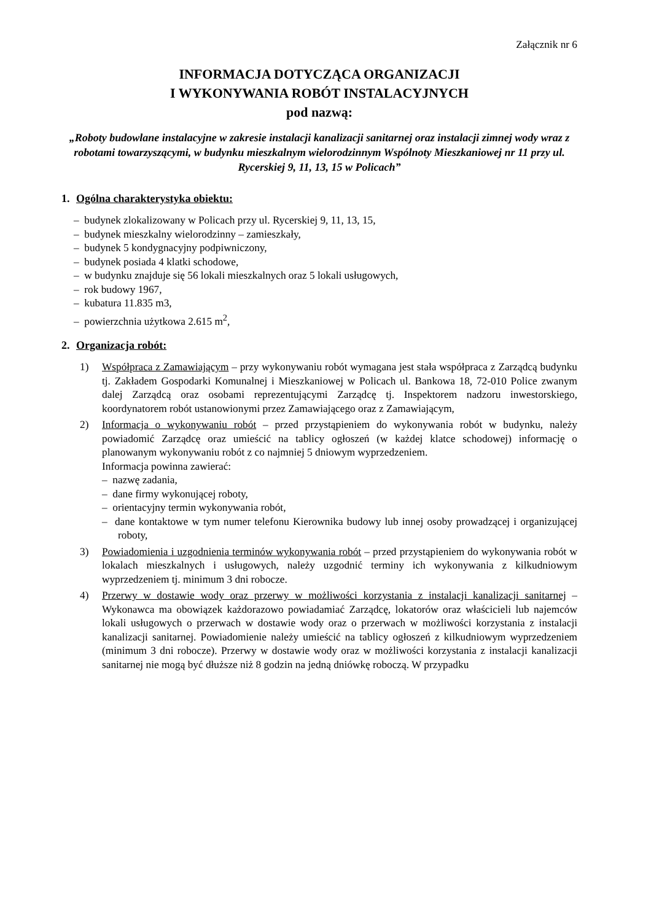Załącznik nr 6
INFORMACJA DOTYCZĄCA ORGANIZACJI
I WYKONYWANIA ROBÓT INSTALACYJNYCH
pod nazwą:
„Roboty budowlane instalacyjne w zakresie instalacji kanalizacji sanitarnej oraz instalacji zimnej wody wraz z robotami towarzyszącymi, w budynku mieszkalnym wielorodzinnym Wspólnoty Mieszkaniowej nr 11 przy ul. Rycerskiej 9, 11, 13, 15 w Policach”
1. Ogólna charakterystyka obiektu:
– budynek zlokalizowany w Policach przy ul. Rycerskiej 9, 11, 13, 15,
– budynek mieszkalny wielorodzinny – zamieszkały,
– budynek 5 kondygnacyjny podpiwniczony,
– budynek posiada 4 klatki schodowe,
– w budynku znajduje się 56 lokali mieszkalnych oraz 5 lokali usługowych,
– rok budowy 1967,
– kubatura 11.835 m3,
– powierzchnia użytkowa 2.615 m<sup>2</sup>,
2. Organizacja robót:
1) Współpraca z Zamawiającym – przy wykonywaniu robót wymagana jest stała współpraca z Zarządcą budynku tj. Zakładem Gospodarki Komunalnej i Mieszkaniowej w Policach ul. Bankowa 18, 72-010 Police zwanym dalej Zarządcą oraz osobami reprezentującymi Zarządcę tj. Inspektorem nadzoru inwestorskiego, koordynatorem robót ustanowionymi przez Zamawiającego oraz z Zamawiającym,
2) Informacja o wykonywaniu robót – przed przystąpieniem do wykonywania robót w budynku, należy powiadomić Zarządcę oraz umieścić na tablicy ogłoszeń (w każdej klatce schodowej) informację o planowanym wykonywaniu robót z co najmniej 5 dniowym wyprzedzeniem.
Informacja powinna zawierać:
– nazwę zadania,
– dane firmy wykonującej roboty,
– orientacyjny termin wykonywania robót,
– dane kontaktowe w tym numer telefonu Kierownika budowy lub innej osoby prowadzącej i organizującej roboty,
3) Powiadomienia i uzgodnienia terminów wykonywania robót – przed przystąpieniem do wykonywania robót w lokalach mieszkalnych i usługowych, należy uzgodnić terminy ich wykonywania z kilkudniowym wyprzedzeniem tj. minimum 3 dni robocze.
4) Przerwy w dostawie wody oraz przerwy w możliwości korzystania z instalacji kanalizacji sanitarnej – Wykonawca ma obowiązek każdorazowo powiadamiać Zarządcę, lokatorów oraz właścicieli lub najemców lokali usługowych o przerwach w dostawie wody oraz o przerwach w możliwości korzystania z instalacji kanalizacji sanitarnej. Powiadomienie należy umieścić na tablicy ogłoszeń z kilkudniowym wyprzedzeniem (minimum 3 dni robocze). Przerwy w dostawie wody oraz w możliwości korzystania z instalacji kanalizacji sanitarnej nie mogą być dłuższe niż 8 godzin na jedną dniówkę roboczą. W przypadku